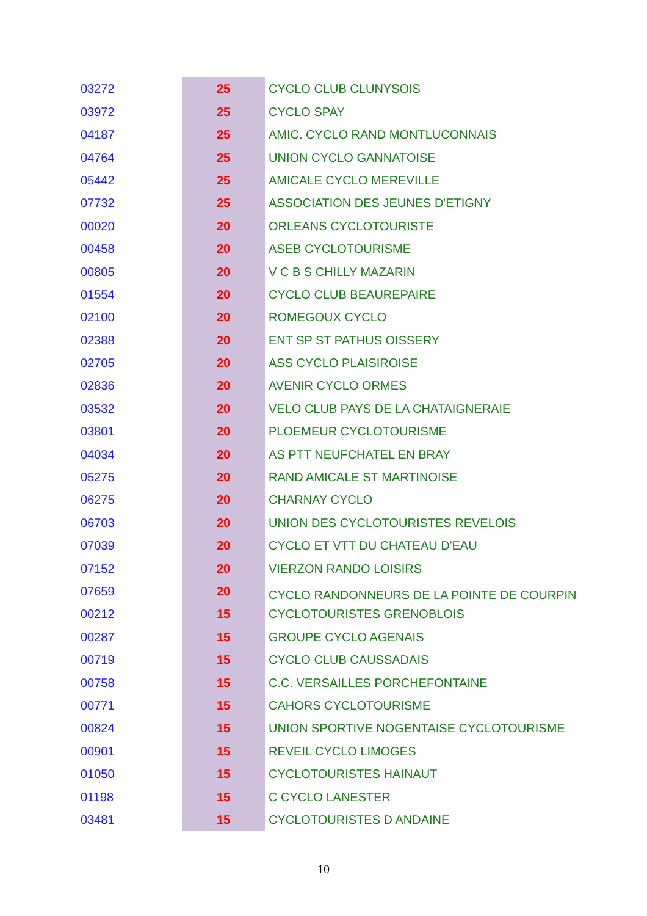| 03272 | 25 | CYCLO CLUB CLUNYSOIS |
| 03972 | 25 | CYCLO SPAY |
| 04187 | 25 | AMIC. CYCLO RAND MONTLUCONNAIS |
| 04764 | 25 | UNION CYCLO GANNATOISE |
| 05442 | 25 | AMICALE CYCLO MEREVILLE |
| 07732 | 25 | ASSOCIATION DES JEUNES D'ETIGNY |
| 00020 | 20 | ORLEANS CYCLOTOURISTE |
| 00458 | 20 | ASEB CYCLOTOURISME |
| 00805 | 20 | V C B S CHILLY MAZARIN |
| 01554 | 20 | CYCLO CLUB BEAUREPAIRE |
| 02100 | 20 | ROMEGOUX CYCLO |
| 02388 | 20 | ENT SP ST PATHUS OISSERY |
| 02705 | 20 | ASS CYCLO PLAISIROISE |
| 02836 | 20 | AVENIR CYCLO ORMES |
| 03532 | 20 | VELO CLUB PAYS DE LA CHATAIGNERAIE |
| 03801 | 20 | PLOEMEUR CYCLOTOURISME |
| 04034 | 20 | AS PTT NEUFCHATEL EN BRAY |
| 05275 | 20 | RAND AMICALE ST MARTINOISE |
| 06275 | 20 | CHARNAY CYCLO |
| 06703 | 20 | UNION DES CYCLOTOURISTES REVELOIS |
| 07039 | 20 | CYCLO ET VTT DU CHATEAU D'EAU |
| 07152 | 20 | VIERZON RANDO LOISIRS |
| 07659 | 20 | CYCLO RANDONNEURS DE LA POINTE DE COURPIN |
| 00212 | 15 | CYCLOTOURISTES GRENOBLOIS |
| 00287 | 15 | GROUPE CYCLO AGENAIS |
| 00719 | 15 | CYCLO CLUB CAUSSADAIS |
| 00758 | 15 | C.C. VERSAILLES PORCHEFONTAINE |
| 00771 | 15 | CAHORS CYCLOTOURISME |
| 00824 | 15 | UNION SPORTIVE NOGENTAISE CYCLOTOURISME |
| 00901 | 15 | REVEIL CYCLO LIMOGES |
| 01050 | 15 | CYCLOTOURISTES HAINAUT |
| 01198 | 15 | C CYCLO LANESTER |
| 03481 | 15 | CYCLOTOURISTES D ANDAINE |
10